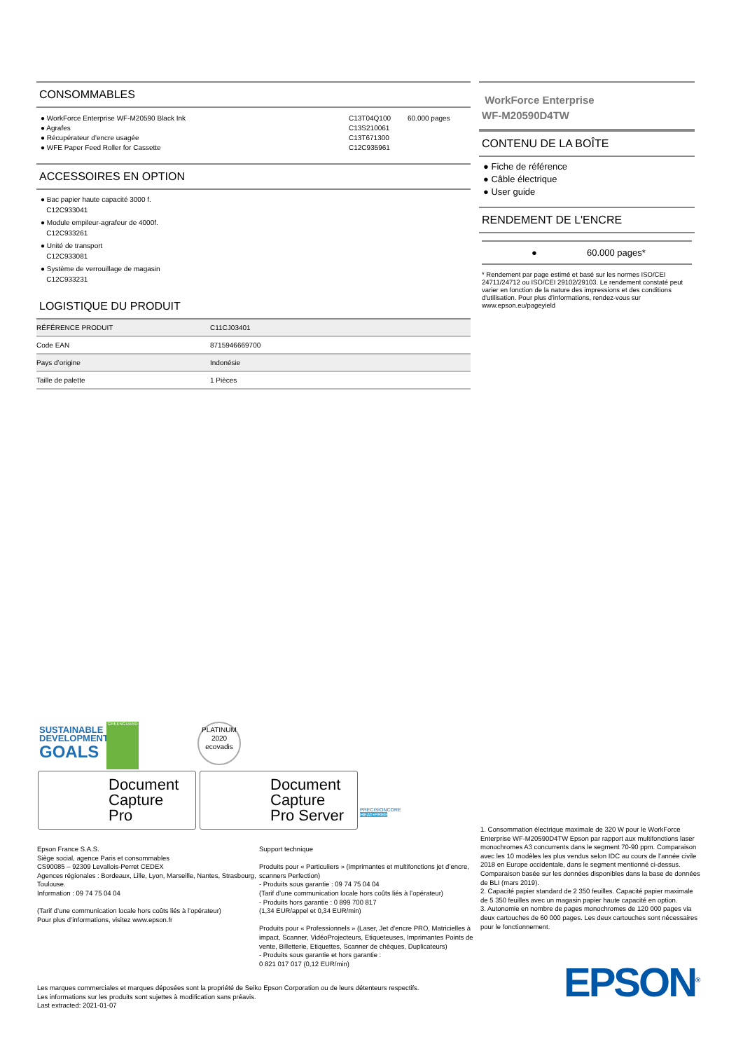CONSOMMABLES
● WorkForce Enterprise WF-M20590 Black Ink C13T04Q100 60.000 pages
● Agrafes C13S210061
● Récupérateur d’encre usagée C13T671300
● WFE Paper Feed Roller for Cassette C12C935961
ACCESSOIRES EN OPTION
● Bac papier haute capacité 3000 f.
C12C933041
● Module empileur-agrafeur de 4000f.
C12C933261
● Unité de transport
C12C933081
● Système de verrouillage de magasin
C12C933231
LOGISTIQUE DU PRODUIT
| RÉFÉRENCE PRODUIT | C11CJ03401 |
| Code EAN | 8715946669700 |
| Pays d’origine | Indonésie |
| Taille de palette | 1 Pièces |
WorkForce Enterprise
WF-M20590D4TW
CONTENU DE LA BOÎTE
● Fiche de référence
● Câble électrique
● User guide
RENDEMENT DE L'ENCRE
● 60.000 pages*
* Rendement par page estimé et basé sur les normes ISO/CEI 24711/24712 ou ISO/CEI 29102/29103. Le rendement constaté peut varier en fonction de la nature des impressions et des conditions d'utilisation. Pour plus d'informations, rendez-vous sur www.epson.eu/pageyield
SUSTAINABLE
DEVELOPMENT
GOALS
GREENGUARD
PLATINUM
2020
ecovadis
Document
Capture
Pro
Document
Capture
Pro Server
PRECISIONCORE
HEAT•FREE
Epson France S.A.S.
Siège social, agence Paris et consommables
CS90085 – 92309 Levallois-Perret CEDEX
Agences régionales : Bordeaux, Lille, Lyon, Marseille, Nantes, Strasbourg, Toulouse.
Information : 09 74 75 04 04
(Tarif d’une communication locale hors coûts liés à l’opérateur)
Pour plus d’informations, visitez www.epson.fr
Support technique
Produits pour « Particuliers » (imprimantes et multifonctions jet d’encre, scanners Perfection)
- Produits sous garantie : 09 74 75 04 04
(Tarif d’une communication locale hors coûts liés à l’opérateur)
- Produits hors garantie : 0 899 700 817
(1,34 EUR/appel et 0,34 EUR/min)
Produits pour « Professionnels » (Laser, Jet d’encre PRO, Matricielles à impact, Scanner, VidéoProjecteurs, Etiqueteuses, Imprimantes Points de vente, Billetterie, Etiquettes, Scanner de chèques, Duplicateurs)
- Produits sous garantie et hors garantie :
0 821 017 017 (0,12 EUR/min)
1. Consommation électrique maximale de 320 W pour le WorkForce Enterprise WF-M20590D4TW Epson par rapport aux multifonctions laser monochromes A3 concurrents dans le segment 70-90 ppm. Comparaison avec les 10 modèles les plus vendus selon IDC au cours de l’année civile 2018 en Europe occidentale, dans le segment mentionné ci-dessus. Comparaison basée sur les données disponibles dans la base de données de BLI (mars 2019).
2. Capacité papier standard de 2 350 feuilles. Capacité papier maximale de 5 350 feuilles avec un magasin papier haute capacité en option.
3. Autonomie en nombre de pages monochromes de 120 000 pages via deux cartouches de 60 000 pages. Les deux cartouches sont nécessaires pour le fonctionnement.
Les marques commerciales et marques déposées sont la propriété de Seiko Epson Corporation ou de leurs détenteurs respectifs.
Les informations sur les produits sont sujettes à modification sans préavis.
Last extracted: 2021-01-07
EPSON<sup>®</sup>